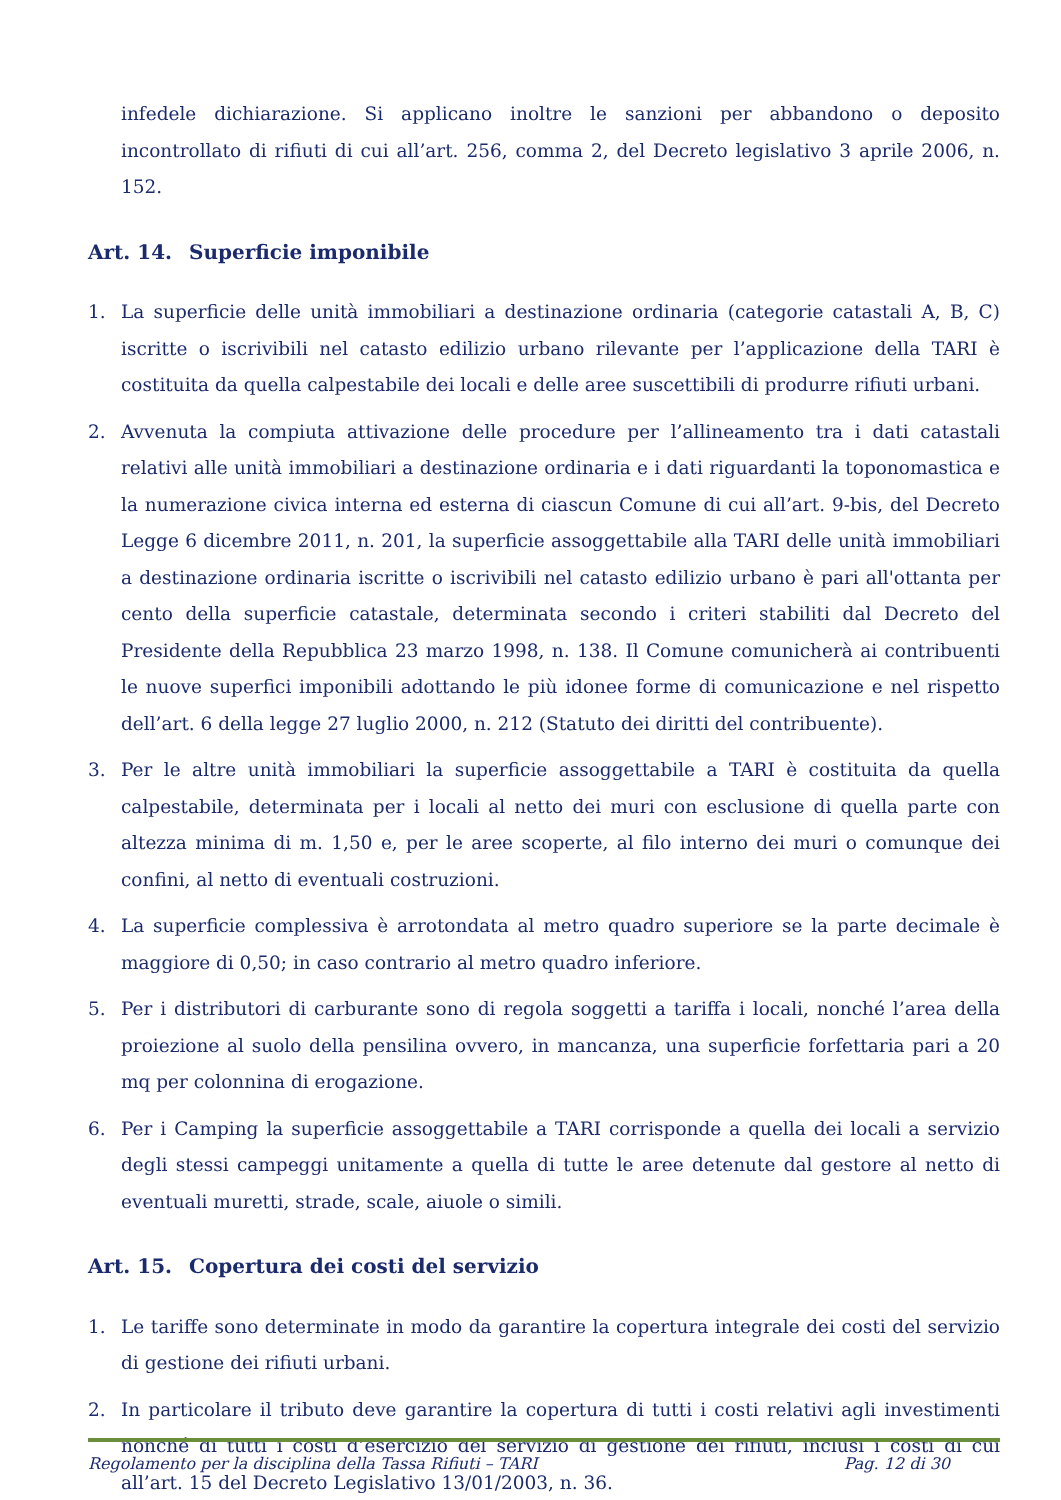infedele dichiarazione. Si applicano inoltre le sanzioni per abbandono o deposito incontrollato di rifiuti di cui all’art. 256, comma 2, del Decreto legislativo 3 aprile 2006, n. 152.
Art. 14. Superficie imponibile
1. La superficie delle unità immobiliari a destinazione ordinaria (categorie catastali A, B, C) iscritte o iscrivibili nel catasto edilizio urbano rilevante per l’applicazione della TARI è costituita da quella calpestabile dei locali e delle aree suscettibili di produrre rifiuti urbani.
2. Avvenuta la compiuta attivazione delle procedure per l’allineamento tra i dati catastali relativi alle unità immobiliari a destinazione ordinaria e i dati riguardanti la toponomastica e la numerazione civica interna ed esterna di ciascun Comune di cui all’art. 9-bis, del Decreto Legge 6 dicembre 2011, n. 201, la superficie assoggettabile alla TARI delle unità immobiliari a destinazione ordinaria iscritte o iscrivibili nel catasto edilizio urbano è pari all'ottanta per cento della superficie catastale, determinata secondo i criteri stabiliti dal Decreto del Presidente della Repubblica 23 marzo 1998, n. 138. Il Comune comunicherà ai contribuenti le nuove superfici imponibili adottando le più idonee forme di comunicazione e nel rispetto dell’art. 6 della legge 27 luglio 2000, n. 212 (Statuto dei diritti del contribuente).
3. Per le altre unità immobiliari la superficie assoggettabile a TARI è costituita da quella calpestabile, determinata per i locali al netto dei muri con esclusione di quella parte con altezza minima di m. 1,50 e, per le aree scoperte, al filo interno dei muri o comunque dei confini, al netto di eventuali costruzioni.
4. La superficie complessiva è arrotondata al metro quadro superiore se la parte decimale è maggiore di 0,50; in caso contrario al metro quadro inferiore.
5. Per i distributori di carburante sono di regola soggetti a tariffa i locali, nonché l’area della proiezione al suolo della pensilina ovvero, in mancanza, una superficie forfettaria pari a 20 mq per colonnina di erogazione.
6. Per i Camping la superficie assoggettabile a TARI corrisponde a quella dei locali a servizio degli stessi campeggi unitamente a quella di tutte le aree detenute dal gestore al netto di eventuali muretti, strade, scale, aiuole o simili.
Art. 15. Copertura dei costi del servizio
1. Le tariffe sono determinate in modo da garantire la copertura integrale dei costi del servizio di gestione dei rifiuti urbani.
2. In particolare il tributo deve garantire la copertura di tutti i costi relativi agli investimenti nonché di tutti i costi d’esercizio del servizio di gestione dei rifiuti, inclusi i costi di cui all’art. 15 del Decreto Legislativo 13/01/2003, n. 36.
Regolamento per la disciplina della Tassa Rifiuti – TARI Pag. 12 di 30